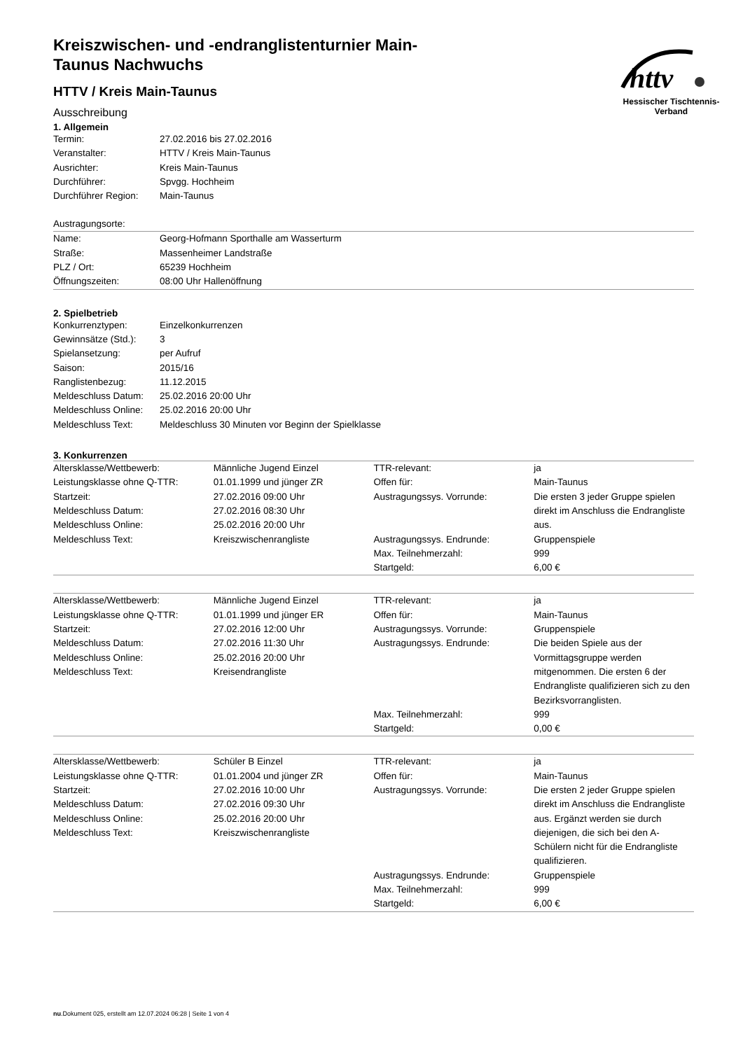httv
Hessischer Tischtennis-Verband
Kreiszwischen- und -endranglistenturnier Main-Taunus Nachwuchs
HTTV / Kreis Main-Taunus
Ausschreibung
1. Allgemein
| Termin: | 27.02.2016 bis 27.02.2016 |
| Veranstalter: | HTTV / Kreis Main-Taunus |
| Ausrichter: | Kreis Main-Taunus |
| Durchführer: | Spvgg. Hochheim |
| Durchführer Region: | Main-Taunus |
Austragungsorte:
| Name: | Georg-Hofmann Sporthalle am Wasserturm |
| Straße: | Massenheimer Landstraße |
| PLZ / Ort: | 65239 Hochheim |
| Öffnungszeiten: | 08:00 Uhr Hallenöffnung |
2. Spielbetrieb
| Konkurrenztypen: | Einzelkonkurrenzen |
| Gewinnsätze (Std.): | 3 |
| Spielansetzung: | per Aufruf |
| Saison: | 2015/16 |
| Ranglistenbezug: | 11.12.2015 |
| Meldeschluss Datum: | 25.02.2016 20:00 Uhr |
| Meldeschluss Online: | 25.02.2016 20:00 Uhr |
| Meldeschluss Text: | Meldeschluss 30 Minuten vor Beginn der Spielklasse |
3. Konkurrenzen
| Altersklasse/Wettbewerb: | Männliche Jugend Einzel | TTR-relevant: | ja |
| Leistungsklasse ohne Q-TTR: | 01.01.1999 und jünger ZR | Offen für: | Main-Taunus |
| Startzeit: Meldeschluss Datum: Meldeschluss Online: | 27.02.2016 09:00 Uhr 27.02.2016 08:30 Uhr 25.02.2016 20:00 Uhr | Austragungssys. Vorrunde: | Die ersten 3 jeder Gruppe spielen direkt im Anschluss die Endrangliste aus. |
| Meldeschluss Text: | Kreiszwischenrangliste | Austragungssys. Endrunde: | Gruppenspiele |
| | | Max. Teilnehmerzahl: | 999 |
| | | Startgeld: | 6,00 € |
| Altersklasse/Wettbewerb: | Männliche Jugend Einzel | TTR-relevant: | ja |
| Leistungsklasse ohne Q-TTR: | 01.01.1999 und jünger ER | Offen für: | Main-Taunus |
| Startzeit: | 27.02.2016 12:00 Uhr | Austragungssys. Vorrunde: | Gruppenspiele |
| Meldeschluss Datum: Meldeschluss Online: Meldeschluss Text: | 27.02.2016 11:30 Uhr 25.02.2016 20:00 Uhr Kreisendrangliste | Austragungssys. Endrunde: | Die beiden Spiele aus der Vormittagsgruppe werden mitgenommen. Die ersten 6 der Endrangliste qualifizieren sich zu den Bezirksvorranglisten. |
| | | Max. Teilnehmerzahl: | 999 |
| | | Startgeld: | 0,00 € |
| Altersklasse/Wettbewerb: | Schüler B Einzel | TTR-relevant: | ja |
| Leistungsklasse ohne Q-TTR: | 01.01.2004 und jünger ZR | Offen für: | Main-Taunus |
| Startzeit: Meldeschluss Datum: Meldeschluss Online: Meldeschluss Text: | 27.02.2016 10:00 Uhr 27.02.2016 09:30 Uhr 25.02.2016 20:00 Uhr Kreiszwischenrangliste | Austragungssys. Vorrunde: | Die ersten 2 jeder Gruppe spielen direkt im Anschluss die Endrangliste aus. Ergänzt werden sie durch diejenigen, die sich bei den A-Schülern nicht für die Endrangliste qualifizieren. |
| | | Austragungssys. Endrunde: | Gruppenspiele |
| | | Max. Teilnehmerzahl: | 999 |
| | | Startgeld: | 6,00 € |
nu.Dokument 025, erstellt am 12.07.2024 06:28 | Seite 1 von 4